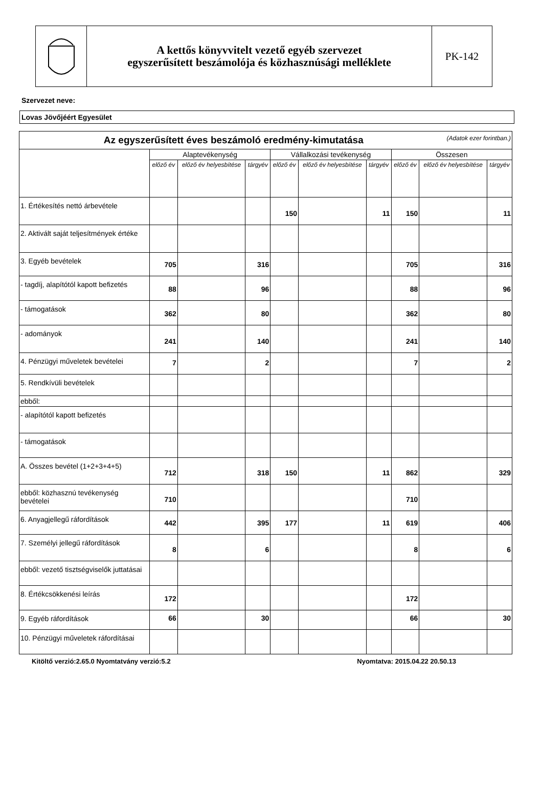A kettős könyvvitelt vezető egyéb szervezet
egyszerűsített beszámolója és közhasznúsági melléklete
PK-142
Szervezet neve:
Lovas Jövőjéért Egyesület
| Az egyszerűsített éves beszámoló eredmény-kimutatása (Adatok ezer forintban.) | | | | | | | | | |
| --- | --- | --- | --- | --- | --- | --- | --- | --- | --- |
| | Alaptevékenység | | | Vállalkozási tevékenység | | | Összesen | | |
| | előző év | előző év helyesbítése | tárgyév | előző év | előző év helyesbítése | tárgyév | előző év | előző év helyesbítése | tárgyév |
| 1. Értékesítés nettó árbevétele | | | | 150 | | 11 | 150 | | 11 |
| 2. Aktivált saját teljesítmények értéke | | | | | | | | | |
| 3. Egyéb bevételek | 705 | | 316 | | | | 705 | | 316 |
| - tagdíj, alapítótól kapott befizetés | 88 | | 96 | | | | 88 | | 96 |
| - támogatások | 362 | | 80 | | | | 362 | | 80 |
| - adományok | 241 | | 140 | | | | 241 | | 140 |
| 4. Pénzügyi műveletek bevételei | 7 | | 2 | | | | 7 | | 2 |
| 5. Rendkívüli bevételek | | | | | | | | | |
| ebből: | | | | | | | | | |
| - alapítótól kapott befizetés | | | | | | | | | |
| - támogatások | | | | | | | | | |
| A. Összes bevétel (1+2+3+4+5) | 712 | | 318 | 150 | | 11 | 862 | | 329 |
| ebből: közhasznú tevékenység bevételei | 710 | | | | | | 710 | | |
| 6. Anyagjellegű ráfordítások | 442 | | 395 | 177 | | 11 | 619 | | 406 |
| 7. Személyi jellegű ráfordítások | 8 | | 6 | | | | 8 | | 6 |
| ebből: vezető tisztségviselők juttatásai | | | | | | | | | |
| 8. Értékcsökkenési leírás | 172 | | | | | | 172 | | |
| 9. Egyéb ráfordítások | 66 | | 30 | | | | 66 | | 30 |
| 10. Pénzügyi műveletek ráfordításai | | | | | | | | | |
Kitöltő verzió:2.65.0 Nyomtatvány verzió:5.2 Nyomtatva: 2015.04.22 20.50.13